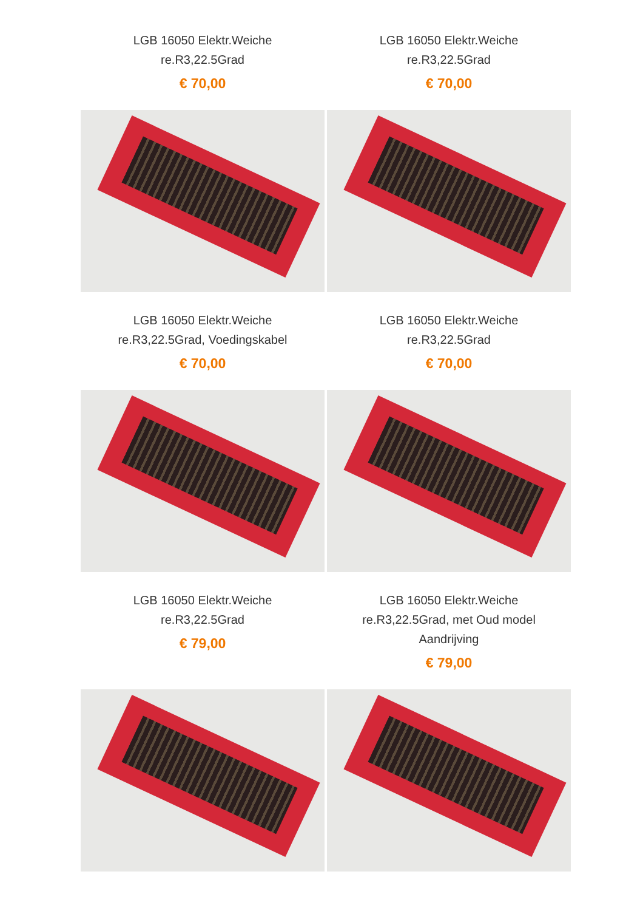LGB 16050 Elektr.Weiche
re.R3,22.5Grad
€ 70,00
LGB 16050 Elektr.Weiche
re.R3,22.5Grad
€ 70,00
LGB 16050 Elektr.Weiche
re.R3,22.5Grad, Voedingskabel
€ 70,00
LGB 16050 Elektr.Weiche
re.R3,22.5Grad
€ 70,00
LGB 16050 Elektr.Weiche
re.R3,22.5Grad
€ 79,00
LGB 16050 Elektr.Weiche
re.R3,22.5Grad, met Oud model
Aandrijving
€ 79,00